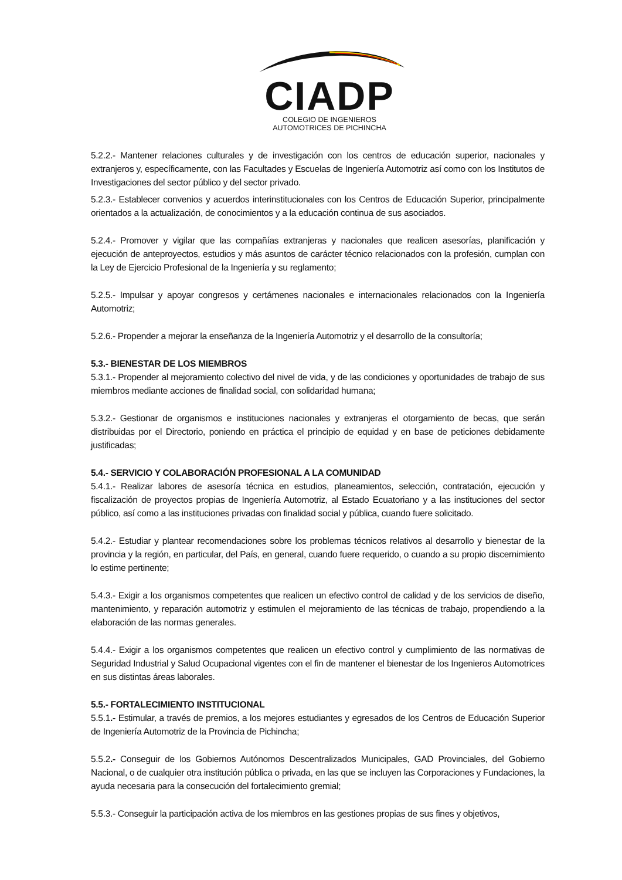CIADP
COLEGIO DE INGENIEROS
AUTOMOTRICES DE PICHINCHA
5.2.2.- Mantener relaciones culturales y de investigación con los centros de educación superior, nacionales y extranjeros y, específicamente, con las Facultades y Escuelas de Ingeniería Automotriz así como con los Institutos de Investigaciones del sector público y del sector privado.
5.2.3.- Establecer convenios y acuerdos interinstitucionales con los Centros de Educación Superior, principalmente orientados a la actualización, de conocimientos y a la educación continua de sus asociados.
5.2.4.- Promover y vigilar que las compañías extranjeras y nacionales que realicen asesorías, planificación y ejecución de anteproyectos, estudios y más asuntos de carácter técnico relacionados con la profesión, cumplan con la Ley de Ejercicio Profesional de la Ingeniería y su reglamento;
5.2.5.- Impulsar y apoyar congresos y certámenes nacionales e internacionales relacionados con la Ingeniería Automotriz;
5.2.6.- Propender a mejorar la enseñanza de la Ingeniería Automotriz y el desarrollo de la consultoría;
5.3.- BIENESTAR DE LOS MIEMBROS
5.3.1.- Propender al mejoramiento colectivo del nivel de vida, y de las condiciones y oportunidades de trabajo de sus miembros mediante acciones de finalidad social, con solidaridad humana;
5.3.2.- Gestionar de organismos e instituciones nacionales y extranjeras el otorgamiento de becas, que serán distribuidas por el Directorio, poniendo en práctica el principio de equidad y en base de peticiones debidamente justificadas;
5.4.- SERVICIO Y COLABORACIÓN PROFESIONAL A LA COMUNIDAD
5.4.1.- Realizar labores de asesoría técnica en estudios, planeamientos, selección, contratación, ejecución y fiscalización de proyectos propias de Ingeniería Automotriz, al Estado Ecuatoriano y a las instituciones del sector público, así como a las instituciones privadas con finalidad social y pública, cuando fuere solicitado.
5.4.2.- Estudiar y plantear recomendaciones sobre los problemas técnicos relativos al desarrollo y bienestar de la provincia y la región, en particular, del País, en general, cuando fuere requerido, o cuando a su propio discernimiento lo estime pertinente;
5.4.3.- Exigir a los organismos competentes que realicen un efectivo control de calidad y de los servicios de diseño, mantenimiento, y reparación automotriz y estimulen el mejoramiento de las técnicas de trabajo, propendiendo a la elaboración de las normas generales.
5.4.4.- Exigir a los organismos competentes que realicen un efectivo control y cumplimiento de las normativas de Seguridad Industrial y Salud Ocupacional vigentes con el fin de mantener el bienestar de los Ingenieros Automotrices en sus distintas áreas laborales.
5.5.- FORTALECIMIENTO INSTITUCIONAL
5.5.1.- Estimular, a través de premios, a los mejores estudiantes y egresados de los Centros de Educación Superior de Ingeniería Automotriz de la Provincia de Pichincha;
5.5.2.- Conseguir de los Gobiernos Autónomos Descentralizados Municipales, GAD Provinciales, del Gobierno Nacional, o de cualquier otra institución pública o privada, en las que se incluyen las Corporaciones y Fundaciones, la ayuda necesaria para la consecución del fortalecimiento gremial;
5.5.3.- Conseguir la participación activa de los miembros en las gestiones propias de sus fines y objetivos,